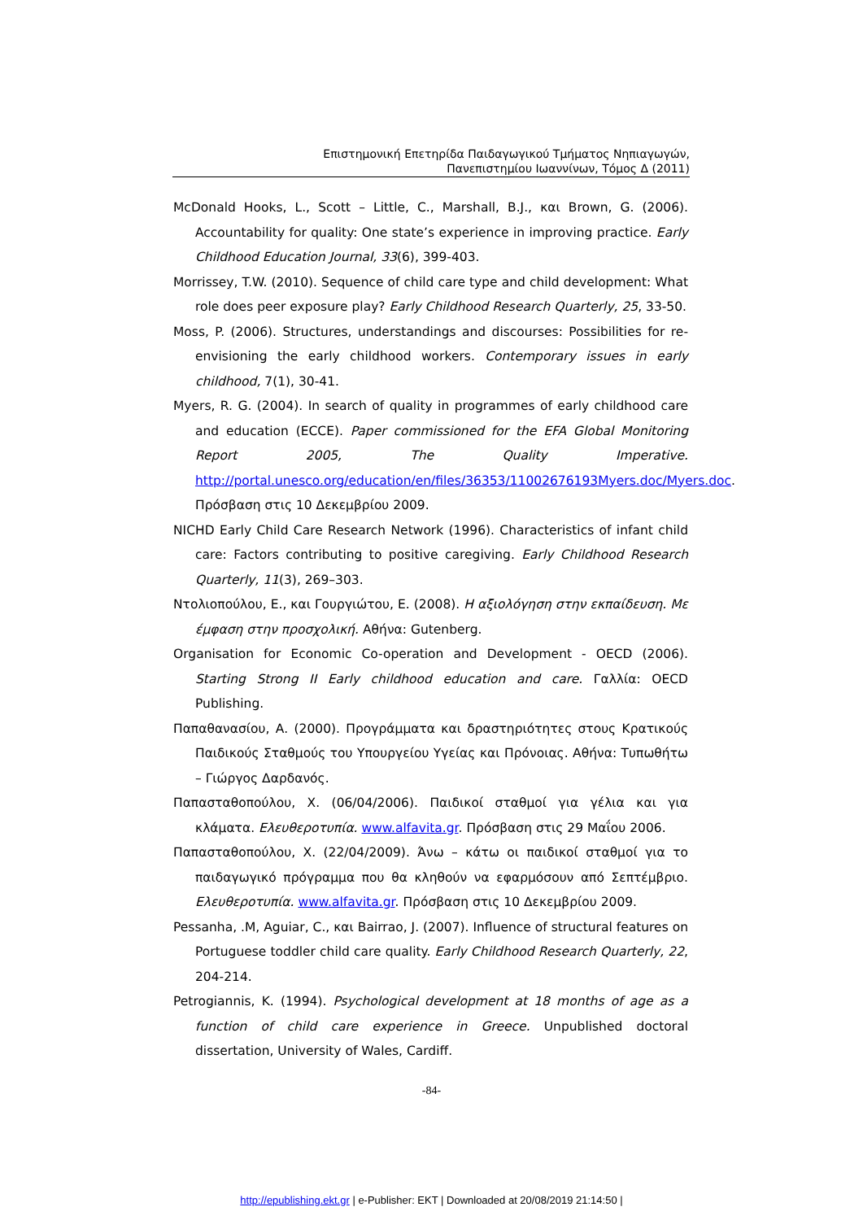Επιστημονική Επετηρίδα Παιδαγωγικού Τμήματος Νηπιαγωγών,
Πανεπιστημίου Ιωαννίνων, Τόμος Δ (2011)
McDonald Hooks, L., Scott – Little, C., Marshall, B.J., και Brown, G. (2006). Accountability for quality: One state’s experience in improving practice. Early Childhood Education Journal, 33(6), 399-403.
Morrissey, T.W. (2010). Sequence of child care type and child development: What role does peer exposure play? Early Childhood Research Quarterly, 25, 33-50.
Moss, P. (2006). Structures, understandings and discourses: Possibilities for re-envisioning the early childhood workers. Contemporary issues in early childhood, 7(1), 30-41.
Myers, R. G. (2004). In search of quality in programmes of early childhood care and education (ECCE). Paper commissioned for the EFA Global Monitoring Report 2005, The Quality Imperative. http://portal.unesco.org/education/en/files/36353/11002676193Myers.doc/Myers.doc. Πρόσβαση στις 10 Δεκεμβρίου 2009.
NICHD Early Child Care Research Network (1996). Characteristics of infant child care: Factors contributing to positive caregiving. Early Childhood Research Quarterly, 11(3), 269–303.
Ντολιοπούλου, Ε., και Γουργιώτου, Ε. (2008). Η αξιολόγηση στην εκπαίδευση. Με έμφαση στην προσχολική. Αθήνα: Gutenberg.
Organisation for Economic Co-operation and Development - OECD (2006). Starting Strong II Early childhood education and care. Γαλλία: OECD Publishing.
Παπαθανασίου, Α. (2000). Προγράμματα και δραστηριότητες στους Κρατικούς Παιδικούς Σταθμούς του Υπουργείου Υγείας και Πρόνοιας. Αθήνα: Τυπωθήτω – Γιώργος Δαρδανός.
Παπασταθοπούλου, Χ. (06/04/2006). Παιδικοί σταθμοί για γέλια και για κλάματα. Ελευθεροτυπία. www.alfavita.gr. Πρόσβαση στις 29 Μαΐου 2006.
Παπασταθοπούλου, Χ. (22/04/2009). Άνω – κάτω οι παιδικοί σταθμοί για το παιδαγωγικό πρόγραμμα που θα κληθούν να εφαρμόσουν από Σεπτέμβριο. Ελευθεροτυπία. www.alfavita.gr. Πρόσβαση στις 10 Δεκεμβρίου 2009.
Pessanha, .M, Aguiar, C., και Bairrao, J. (2007). Influence of structural features on Portuguese toddler child care quality. Early Childhood Research Quarterly, 22, 204-214.
Petrogiannis, K. (1994). Psychological development at 18 months of age as a function of child care experience in Greece. Unpublished doctoral dissertation, University of Wales, Cardiff.
-84-
http://epublishing.ekt.gr | e-Publisher: EKT | Downloaded at 20/08/2019 21:14:50 |